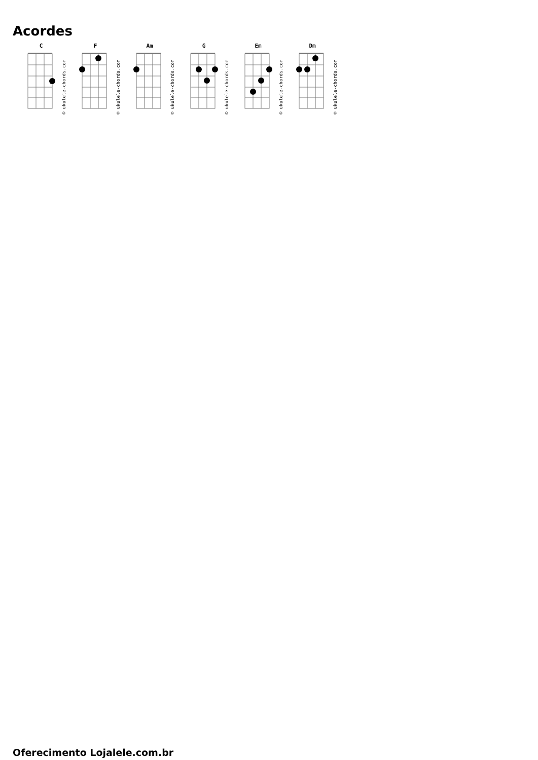Acordes
C
© ukulele-chords.com
F
© ukulele-chords.com
Am
© ukulele-chords.com
G
© ukulele-chords.com
Em
© ukulele-chords.com
Dm
© ukulele-chords.com
Oferecimento Lojalele.com.br